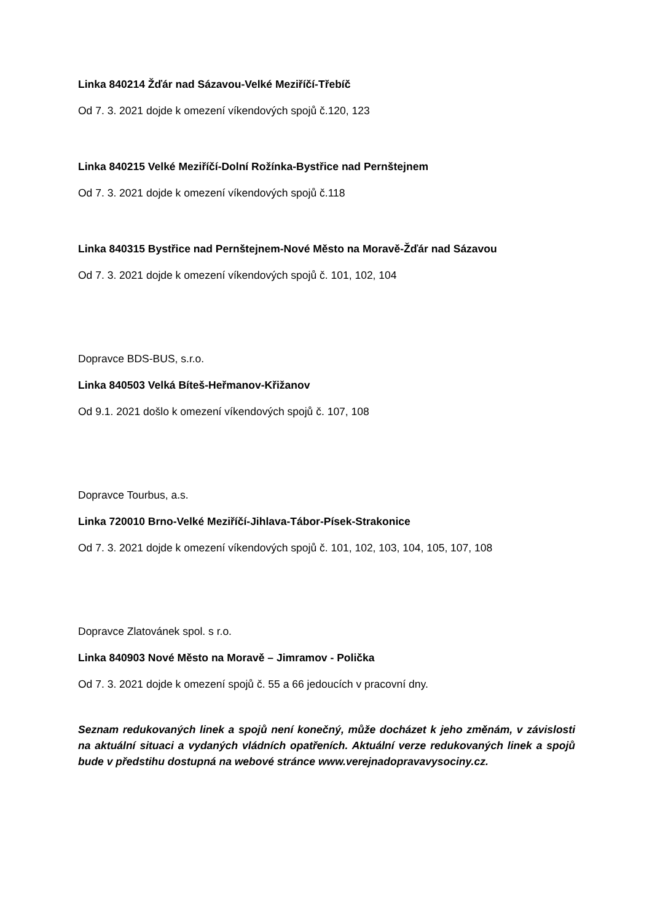Linka 840214 Žďár nad Sázavou-Velké Meziříčí-Třebíč
Od 7. 3. 2021 dojde k omezení víkendových spojů č.120, 123
Linka 840215 Velké Meziříčí-Dolní Rožínka-Bystřice nad Pernštejnem
Od 7. 3. 2021 dojde k omezení víkendových spojů č.118
Linka 840315 Bystřice nad Pernštejnem-Nové Město na Moravě-Žďár nad Sázavou
Od 7. 3. 2021 dojde k omezení víkendových spojů č. 101, 102, 104
Dopravce BDS-BUS, s.r.o.
Linka 840503 Velká Bíteš-Heřmanov-Křižanov
Od 9.1. 2021 došlo k omezení víkendových spojů č. 107, 108
Dopravce Tourbus, a.s.
Linka 720010 Brno-Velké Meziříčí-Jihlava-Tábor-Písek-Strakonice
Od 7. 3. 2021 dojde k omezení víkendových spojů č. 101, 102, 103, 104, 105, 107, 108
Dopravce Zlatovánek spol. s r.o.
Linka 840903 Nové Město na Moravě – Jimramov - Polička
Od 7. 3. 2021 dojde k omezení spojů č. 55 a 66 jedoucích v pracovní dny.
Seznam redukovaných linek a spojů není konečný, může docházet k jeho změnám, v závislosti na aktuální situaci a vydaných vládních opatřeních. Aktuální verze redukovaných linek a spojů bude v předstihu dostupná na webové stránce www.verejnadopravavysociny.cz.